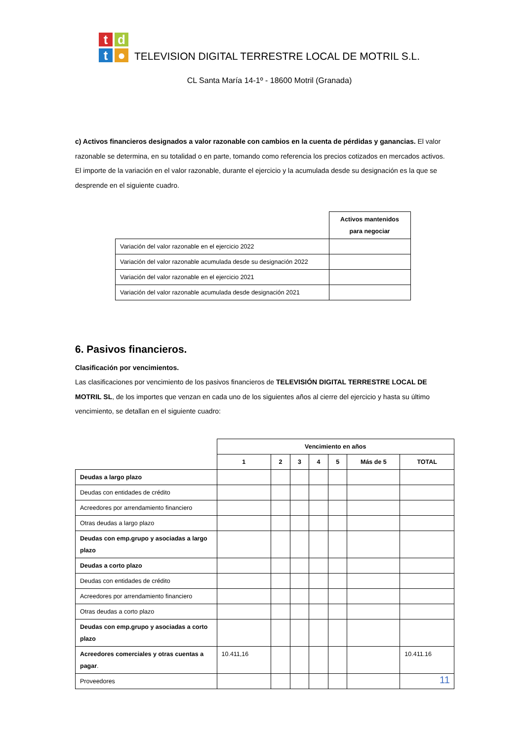t
d
t
●
TELEVISION DIGITAL TERRESTRE LOCAL DE MOTRIL S.L.
CL Santa María 14-1º - 18600 Motril (Granada)
c) Activos financieros designados a valor razonable con cambios en la cuenta de pérdidas y ganancias. El valor razonable se determina, en su totalidad o en parte, tomando como referencia los precios cotizados en mercados activos.
El importe de la variación en el valor razonable, durante el ejercicio y la acumulada desde su designación es la que se desprende en el siguiente cuadro.
| | Activos mantenidos para negociar |
| Variación del valor razonable en el ejercicio 2022 | |
| Variación del valor razonable acumulada desde su designación 2022 | |
| Variación del valor razonable en el ejercicio 2021 | |
| Variación del valor razonable acumulada desde designación 2021 | |
6. Pasivos financieros.
Clasificación por vencimientos.
Las clasificaciones por vencimiento de los pasivos financieros de TELEVISIÓN DIGITAL TERRESTRE LOCAL DE MOTRIL SL, de los importes que venzan en cada uno de los siguientes años al cierre del ejercicio y hasta su último vencimiento, se detallan en el siguiente cuadro:
| | Vencimiento en años | | | | | | |
| | 1 | 2 | 3 | 4 | 5 | Más de 5 | TOTAL |
| Deudas a largo plazo | | | | | | | |
| Deudas con entidades de crédito | | | | | | | |
| Acreedores por arrendamiento financiero | | | | | | | |
| Otras deudas a largo plazo | | | | | | | |
| Deudas con emp.grupo y asociadas a largo plazo | | | | | | | |
| Deudas a corto plazo | | | | | | | |
| Deudas con entidades de crédito | | | | | | | |
| Acreedores por arrendamiento financiero | | | | | | | |
| Otras deudas a corto plazo | | | | | | | |
| Deudas con emp.grupo y asociadas a corto plazo | | | | | | | |
| Acreedores comerciales y otras cuentas a pagar . | 10.411,16 | | | | | | 10.411.16 |
| Proveedores | | | | | | | |
11